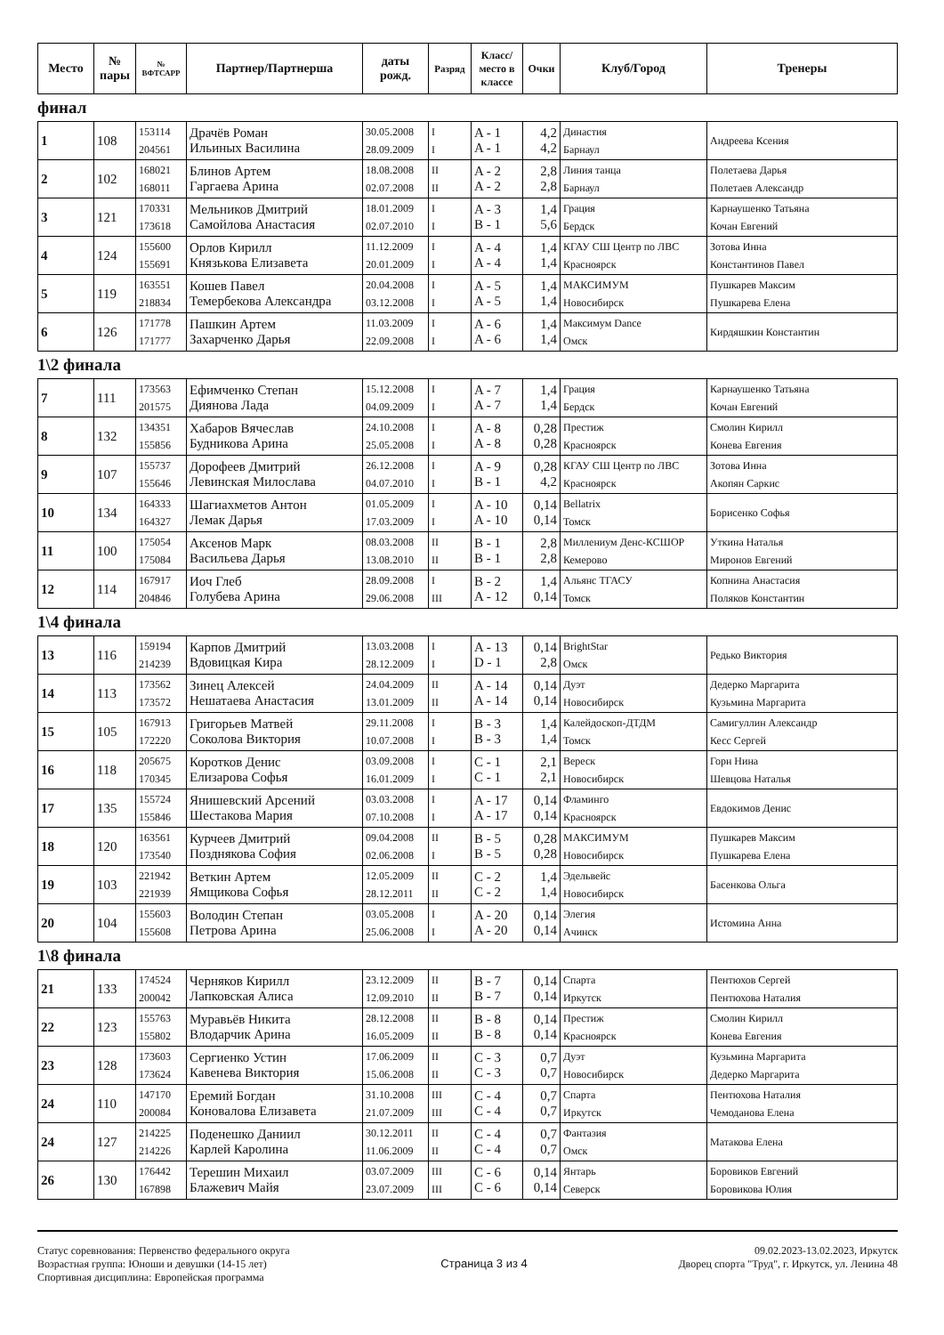| Место | № пары | № ВФТСАРР | Партнер/Партнерша | даты рожд. | Разряд | Класс/ место в классе | Очки | Клуб/Город | Тренеры |
| --- | --- | --- | --- | --- | --- | --- | --- | --- | --- |
финал
| 1 | 108 | 153114 204561 | Драчёв Роман Ильиных Василина | 30.05.2008 28.09.2009 | I I | A - 1 A - 1 | 4,2 4,2 | Династия Барнаул | Андреева Ксения |
| 2 | 102 | 168021 168011 | Блинов Артем Гаргаева Арина | 18.08.2008 02.07.2008 | II II | A - 2 A - 2 | 2,8 2,8 | Линия танца Барнаул | Полетаева Дарья Полетаев Александр |
| 3 | 121 | 170331 173618 | Мельников Дмитрий Самойлова Анастасия | 18.01.2009 02.07.2010 | I I | A - 3 B - 1 | 1,4 5,6 | Грация Бердск | Карнаушенко Татьяна Кочан Евгений |
| 4 | 124 | 155600 155691 | Орлов Кирилл Князькова Елизавета | 11.12.2009 20.01.2009 | I I | A - 4 A - 4 | 1,4 1,4 | КГАУ СШ Центр по ЛВС Красноярск | Зотова Инна Константинов Павел |
| 5 | 119 | 163551 218834 | Кошев Павел Темербекова Александра | 20.04.2008 03.12.2008 | I I | A - 5 A - 5 | 1,4 1,4 | МАКСИМУМ Новосибирск | Пушкарев Максим Пушкарева Елена |
| 6 | 126 | 171778 171777 | Пашкин Артем Захарченко Дарья | 11.03.2009 22.09.2008 | I I | A - 6 A - 6 | 1,4 1,4 | Максимум Dance Омск | Кирдяшкин Константин |
1\2 финала
| 7 | 111 | 173563 201575 | Ефимченко Степан Диянова Лада | 15.12.2008 04.09.2009 | I I | A - 7 A - 7 | 1,4 1,4 | Грация Бердск | Карнаушенко Татьяна Кочан Евгений |
| 8 | 132 | 134351 155856 | Хабаров Вячеслав Будникова Арина | 24.10.2008 25.05.2008 | I I | A - 8 A - 8 | 0,28 0,28 | Престиж Красноярск | Смолин Кирилл Конева Евгения |
| 9 | 107 | 155737 155646 | Дорофеев Дмитрий Левинская Милослава | 26.12.2008 04.07.2010 | I I | A - 9 B - 1 | 0,28 4,2 | КГАУ СШ Центр по ЛВС Красноярск | Зотова Инна Акопян Саркис |
| 10 | 134 | 164333 164327 | Шагиахметов Антон Лемак Дарья | 01.05.2009 17.03.2009 | I I | A - 10 A - 10 | 0,14 0,14 | Bellatrix Томск | Борисенко Софья |
| 11 | 100 | 175054 175084 | Аксенов Марк Васильева Дарья | 08.03.2008 13.08.2010 | II II | B - 1 B - 1 | 2,8 2,8 | Миллениум Денс-КСШОР Кемерово | Уткина Наталья Миронов Евгений |
| 12 | 114 | 167917 204846 | Иоч Глеб Голубева Арина | 28.09.2008 29.06.2008 | I III | B - 2 A - 12 | 1,4 0,14 | Альянс ТГАСУ Томск | Копнина Анастасия Поляков Константин |
1\4 финала
| 13 | 116 | 159194 214239 | Карпов Дмитрий Вдовицкая Кира | 13.03.2008 28.12.2009 | I I | A - 13 D - 1 | 0,14 2,8 | BrightStar Омск | Редько Виктория |
| 14 | 113 | 173562 173572 | Зинец Алексей Нешатаева Анастасия | 24.04.2009 13.01.2009 | II II | A - 14 A - 14 | 0,14 0,14 | Дуэт Новосибирск | Дедерко Маргарита Кузьмина Маргарита |
| 15 | 105 | 167913 172220 | Григорьев Матвей Соколова Виктория | 29.11.2008 10.07.2008 | I I | B - 3 B - 3 | 1,4 1,4 | Калейдоскоп-ДТДМ Томск | Самигуллин Александр Кесс Сергей |
| 16 | 118 | 205675 170345 | Коротков Денис Елизарова Софья | 03.09.2008 16.01.2009 | I I | C - 1 C - 1 | 2,1 2,1 | Вереск Новосибирск | Горн Нина Шевцова Наталья |
| 17 | 135 | 155724 155846 | Янишевский Арсений Шестакова Мария | 03.03.2008 07.10.2008 | I I | A - 17 A - 17 | 0,14 0,14 | Фламинго Красноярск | Евдокимов Денис |
| 18 | 120 | 163561 173540 | Курчеев Дмитрий Позднякова София | 09.04.2008 02.06.2008 | II I | B - 5 B - 5 | 0,28 0,28 | МАКСИМУМ Новосибирск | Пушкарев Максим Пушкарева Елена |
| 19 | 103 | 221942 221939 | Веткин Артем Ямщикова Софья | 12.05.2009 28.12.2011 | II II | C - 2 C - 2 | 1,4 1,4 | Эдельвейс Новосибирск | Басенкова Ольга |
| 20 | 104 | 155603 155608 | Володин Степан Петрова Арина | 03.05.2008 25.06.2008 | I I | A - 20 A - 20 | 0,14 0,14 | Элегия Ачинск | Истомина Анна |
1\8 финала
| 21 | 133 | 174524 200042 | Черняков Кирилл Лапковская Алиса | 23.12.2009 12.09.2010 | II II | B - 7 B - 7 | 0,14 0,14 | Спарта Иркутск | Пентюхов Сергей Пентюхова Наталия |
| 22 | 123 | 155763 155802 | Муравьёв Никита Влодарчик Арина | 28.12.2008 16.05.2009 | II II | B - 8 B - 8 | 0,14 0,14 | Престиж Красноярск | Смолин Кирилл Конева Евгения |
| 23 | 128 | 173603 173624 | Сергиенко Устин Кавенева Виктория | 17.06.2009 15.06.2008 | II II | C - 3 C - 3 | 0,7 0,7 | Дуэт Новосибирск | Кузьмина Маргарита Дедерко Маргарита |
| 24 | 110 | 147170 200084 | Еремий Богдан Коновалова Елизавета | 31.10.2008 21.07.2009 | III III | C - 4 C - 4 | 0,7 0,7 | Спарта Иркутск | Пентюхова Наталия Чемоданова Елена |
| 24 | 127 | 214225 214226 | Поденешко Даниил Карлей Каролина | 30.12.2011 11.06.2009 | II II | C - 4 C - 4 | 0,7 0,7 | Фантазия Омск | Матакова Елена |
| 26 | 130 | 176442 167898 | Терешин Михаил Блажевич Майя | 03.07.2009 23.07.2009 | III III | C - 6 C - 6 | 0,14 0,14 | Янтарь Северск | Боровиков Евгений Боровикова Юлия |
Статус соревнования: Первенство федерального округа
Возрастная группа: Юноши и девушки (14-15 лет)
Спортивная дисциплина: Европейская программа
Страница 3 из 4
09.02.2023-13.02.2023, Иркутск
Дворец спорта "Труд", г. Иркутск, ул. Ленина 48